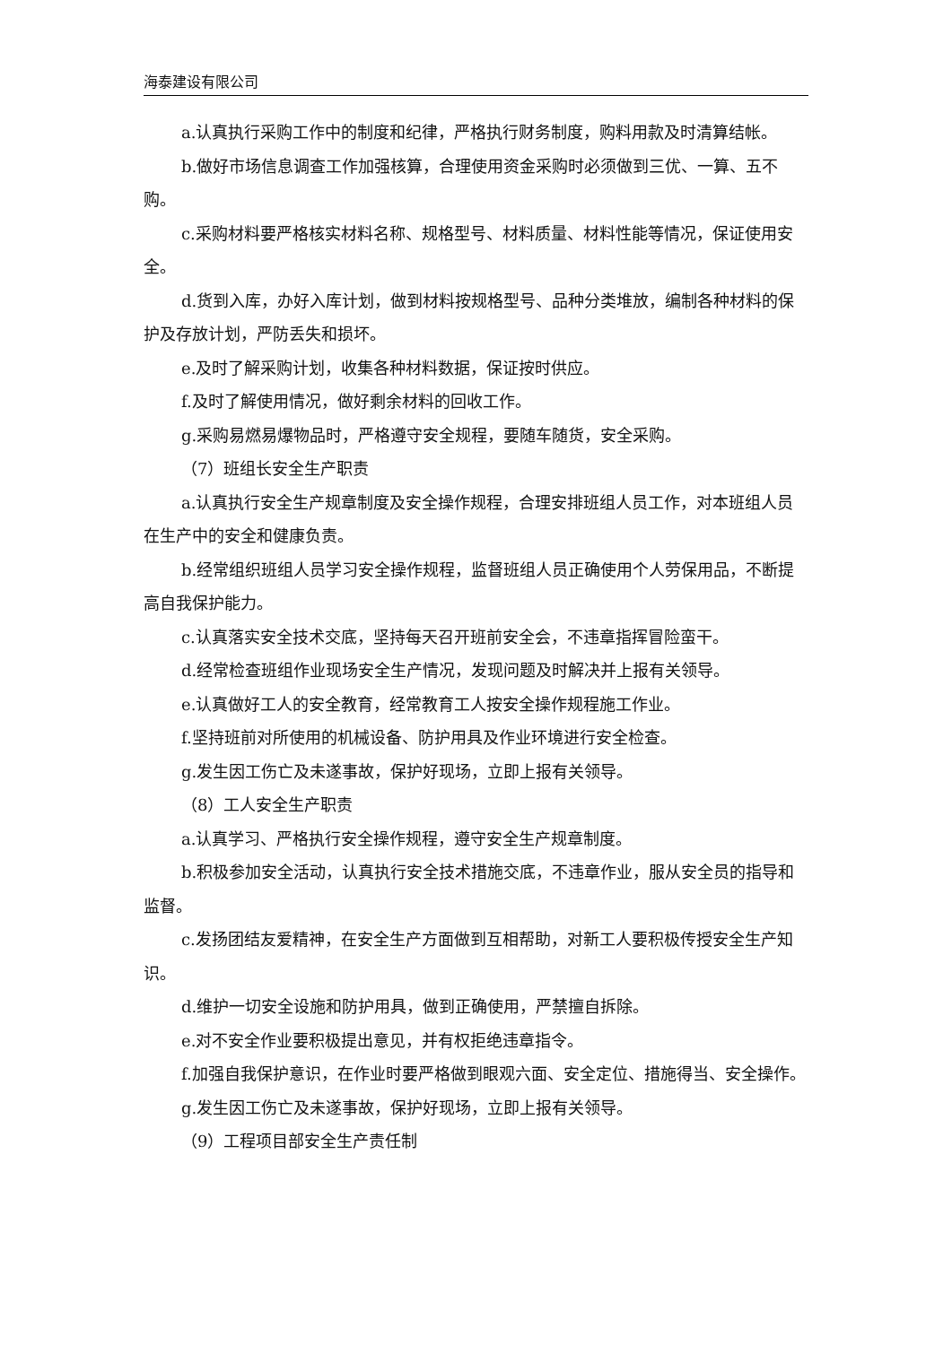海泰建设有限公司
a.认真执行采购工作中的制度和纪律，严格执行财务制度，购料用款及时清算结帐。
b.做好市场信息调查工作加强核算，合理使用资金采购时必须做到三优、一算、五不购。
c.采购材料要严格核实材料名称、规格型号、材料质量、材料性能等情况，保证使用安全。
d.货到入库，办好入库计划，做到材料按规格型号、品种分类堆放，编制各种材料的保护及存放计划，严防丢失和损坏。
e.及时了解采购计划，收集各种材料数据，保证按时供应。
f.及时了解使用情况，做好剩余材料的回收工作。
g.采购易燃易爆物品时，严格遵守安全规程，要随车随货，安全采购。
（7）班组长安全生产职责
a.认真执行安全生产规章制度及安全操作规程，合理安排班组人员工作，对本班组人员在生产中的安全和健康负责。
b.经常组织班组人员学习安全操作规程，监督班组人员正确使用个人劳保用品，不断提高自我保护能力。
c.认真落实安全技术交底，坚持每天召开班前安全会，不违章指挥冒险蛮干。
d.经常检查班组作业现场安全生产情况，发现问题及时解决并上报有关领导。
e.认真做好工人的安全教育，经常教育工人按安全操作规程施工作业。
f.坚持班前对所使用的机械设备、防护用具及作业环境进行安全检查。
g.发生因工伤亡及未遂事故，保护好现场，立即上报有关领导。
（8）工人安全生产职责
a.认真学习、严格执行安全操作规程，遵守安全生产规章制度。
b.积极参加安全活动，认真执行安全技术措施交底，不违章作业，服从安全员的指导和监督。
c.发扬团结友爱精神，在安全生产方面做到互相帮助，对新工人要积极传授安全生产知识。
d.维护一切安全设施和防护用具，做到正确使用，严禁擅自拆除。
e.对不安全作业要积极提出意见，并有权拒绝违章指令。
f.加强自我保护意识，在作业时要严格做到眼观六面、安全定位、措施得当、安全操作。
g.发生因工伤亡及未遂事故，保护好现场，立即上报有关领导。
（9）工程项目部安全生产责任制